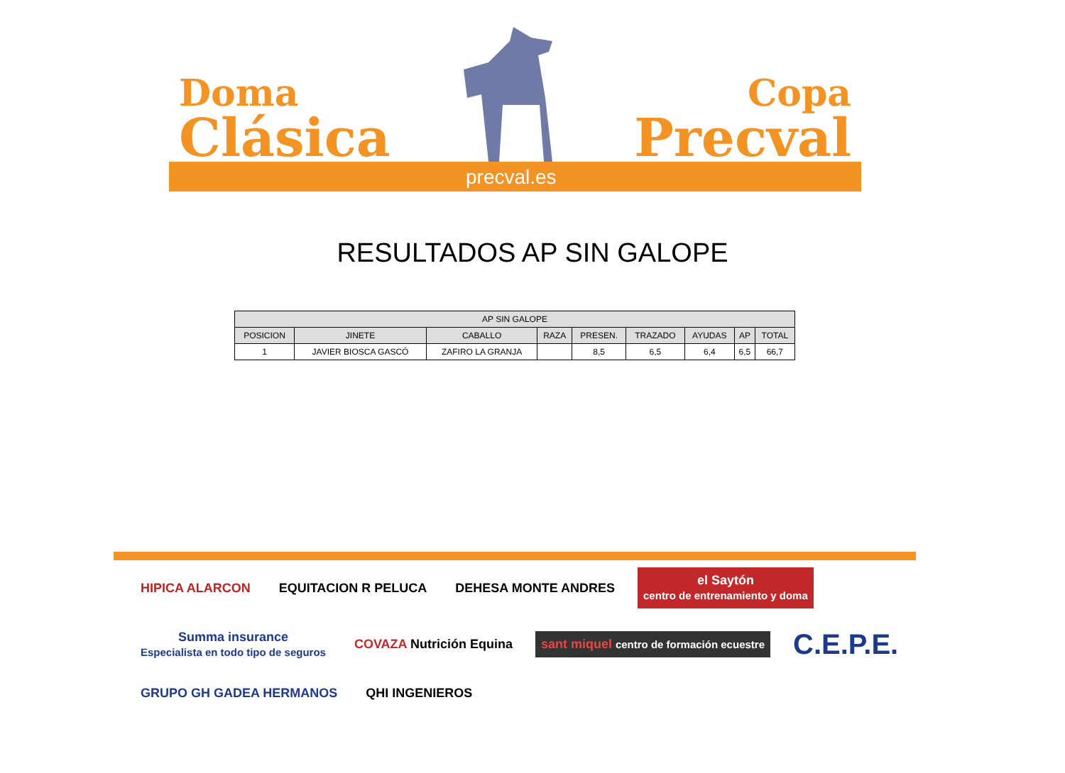Doma
Clásica
Copa
Precval
precval.es
RESULTADOS AP SIN GALOPE
| AP SIN GALOPE | | | | | | | | |
| --- | --- | --- | --- | --- | --- | --- | --- | --- |
| POSICION | JINETE | CABALLO | RAZA | PRESEN. | TRAZADO | AYUDAS | AP | TOTAL |
| 1 | JAVIER BIOSCA GASCÓ | ZAFIRO LA GRANJA | | 8,5 | 6,5 | 6,4 | 6,5 | 66,7 |
HIPICA ALARCON
EQUITACION R PELUCA
DEHESA MONTE ANDRES
el Saytón
centro de entrenamiento y doma
Summa insurance
Especialista en todo tipo de seguros
COVAZA Nutrición Equina
sant miquel centro de formación ecuestre
C.E.P.E.
GRUPO GH GADEA HERMANOS
QHI INGENIEROS